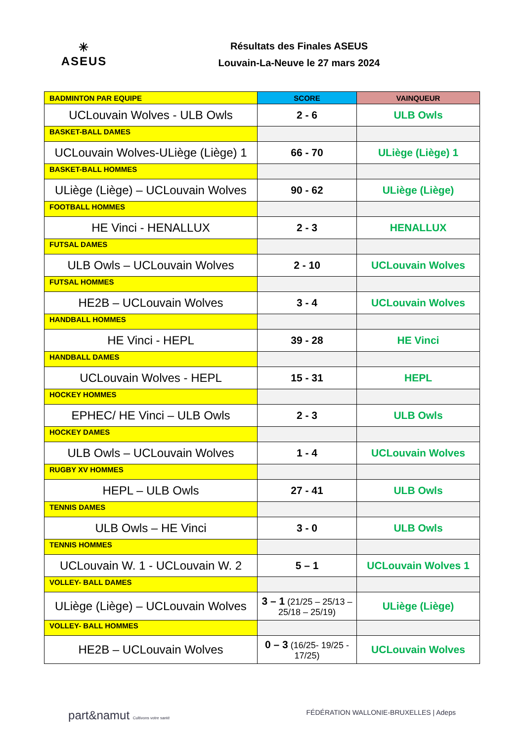✳
ASEUS
Résultats des Finales ASEUS
Louvain-La-Neuve le 27 mars 2024
| BADMINTON PAR EQUIPE | SCORE | VAINQUEUR |
| --- | --- | --- |
| UCLouvain Wolves - ULB Owls | 2 - 6 | ULB Owls |
| BASKET-BALL DAMES | | |
| UCLouvain Wolves-ULiège (Liège) 1 | 66 - 70 | ULiège (Liège) 1 |
| BASKET-BALL HOMMES | | |
| ULiège (Liège) – UCLouvain Wolves | 90 - 62 | ULiège (Liège) |
| FOOTBALL HOMMES | | |
| HE Vinci - HENALLUX | 2 - 3 | HENALLUX |
| FUTSAL DAMES | | |
| ULB Owls – UCLouvain Wolves | 2 - 10 | UCLouvain Wolves |
| FUTSAL HOMMES | | |
| HE2B – UCLouvain Wolves | 3 - 4 | UCLouvain Wolves |
| HANDBALL HOMMES | | |
| HE Vinci - HEPL | 39 - 28 | HE Vinci |
| HANDBALL DAMES | | |
| UCLouvain Wolves - HEPL | 15 - 31 | HEPL |
| HOCKEY HOMMES | | |
| EPHEC/ HE Vinci – ULB Owls | 2 - 3 | ULB Owls |
| HOCKEY DAMES | | |
| ULB Owls – UCLouvain Wolves | 1 - 4 | UCLouvain Wolves |
| RUGBY XV HOMMES | | |
| HEPL – ULB Owls | 27 - 41 | ULB Owls |
| TENNIS DAMES | | |
| ULB Owls – HE Vinci | 3 - 0 | ULB Owls |
| TENNIS HOMMES | | |
| UCLouvain W. 1 - UCLouvain W. 2 | 5 – 1 | UCLouvain Wolves 1 |
| VOLLEY- BALL DAMES | | |
| ULiège (Liège) – UCLouvain Wolves | 3 – 1 (21/25 – 25/13 – 25/18 – 25/19) | ULiège (Liège) |
| VOLLEY- BALL HOMMES | | |
| HE2B – UCLouvain Wolves | 0 – 3 (16/25- 19/25 - 17/25) | UCLouvain Wolves |
part&namut Cultivons votre santé
FÉDÉRATION WALLONIE-BRUXELLES | Adeps